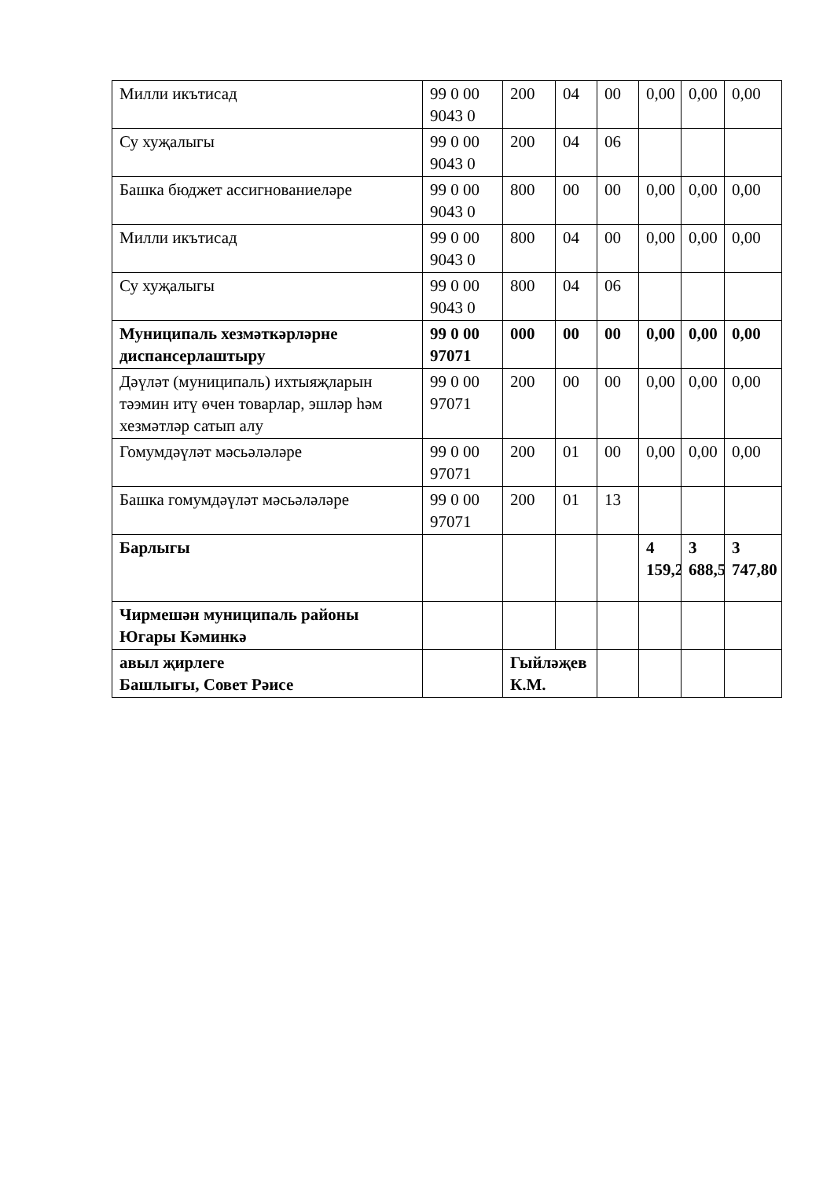| Милли икътисад | 99 0 00 9043 0 | 200 | 04 | 00 | 0,00 | 0,00 | 0,00 |
| Су хуҗалыгы | 99 0 00 9043 0 | 200 | 04 | 06 | | | |
| Башка бюджет ассигнованиеләре | 99 0 00 9043 0 | 800 | 00 | 00 | 0,00 | 0,00 | 0,00 |
| Милли икътисад | 99 0 00 9043 0 | 800 | 04 | 00 | 0,00 | 0,00 | 0,00 |
| Су хуҗалыгы | 99 0 00 9043 0 | 800 | 04 | 06 | | | |
| Муниципаль хезмәткәрләрне диспансерлаштыру | 99 0 00 97071 | 000 | 00 | 00 | 0,00 | 0,00 | 0,00 |
| Дәүләт (муниципаль) ихтыяҗларын тәэмин итү өчен товарлар, эшләр һәм хезмәтләр сатып алу | 99 0 00 97071 | 200 | 00 | 00 | 0,00 | 0,00 | 0,00 |
| Гомумдәүләт мәсьәләләре | 99 0 00 97071 | 200 | 01 | 00 | 0,00 | 0,00 | 0,00 |
| Башка гомумдәүләт мәсьәләләре | 99 0 00 97071 | 200 | 01 | 13 | | | |
| Барлыгы | | | | | 4 159,2 | 3 688,5 | 3 747,80 |
| Чирмешән муниципаль районы Югары Кәминкә | | | | | | | |
| авыл җирлеге Башлыгы, Совет Рәисе | | Гыйләҗев К.М. | | | | | |